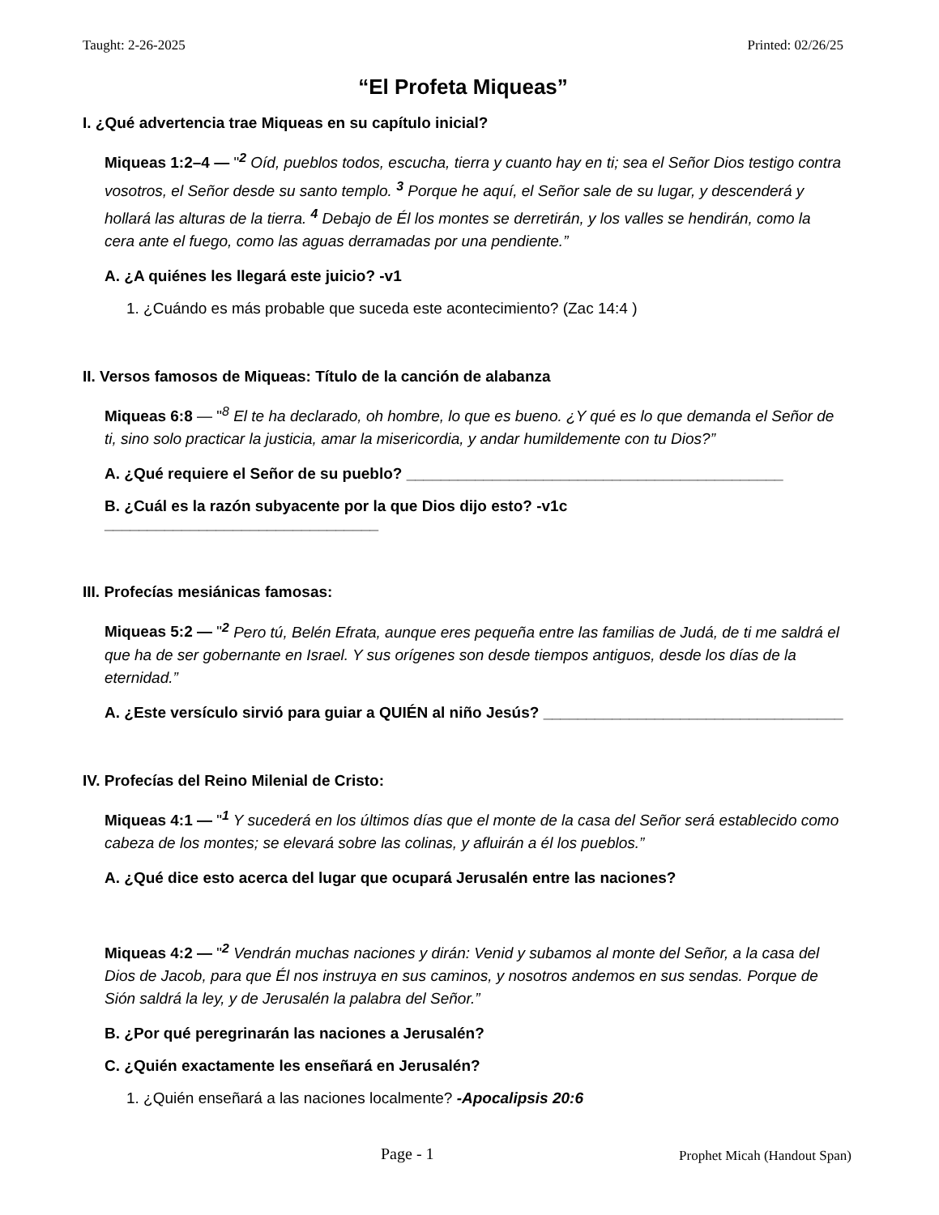Taught: 2-26-2025 Printed: 02/26/25
“El Profeta Miqueas”
I. ¿Qué advertencia trae Miqueas en su capítulo inicial?
Miqueas 1:2–4 — "<sup>2</sup> Oíd, pueblos todos, escucha, tierra y cuanto hay en ti; sea el Señor Dios testigo contra vosotros, el Señor desde su santo templo. <sup>3</sup> Porque he aquí, el Señor sale de su lugar, y descenderá y hollará las alturas de la tierra. <sup>4</sup> Debajo de Él los montes se derretirán, y los valles se hendirán, como la cera ante el fuego, como las aguas derramadas por una pendiente.”
A. ¿A quiénes les llegará este juicio? -v1
1. ¿Cuándo es más probable que suceda este acontecimiento? (Zac 14:4 )
II. Versos famosos de Miqueas: Título de la canción de alabanza
Miqueas 6:8 — "<sup>8</sup> El te ha declarado, oh hombre, lo que es bueno. ¿Y qué es lo que demanda el Señor de ti, sino solo practicar la justicia, amar la misericordia, y andar humildemente con tu Dios?”
A. ¿Qué requiere el Señor de su pueblo? ____________________________________________
B. ¿Cuál es la razón subyacente por la que Dios dijo esto? -v1c ________________________________
III. Profecías mesiánicas famosas:
Miqueas 5:2 — "<sup>2</sup> Pero tú, Belén Efrata, aunque eres pequeña entre las familias de Judá, de ti me saldrá el que ha de ser gobernante en Israel. Y sus orígenes son desde tiempos antiguos, desde los días de la eternidad.”
A. ¿Este versículo sirvió para guiar a QUIÉN al niño Jesús? ___________________________________
IV. Profecías del Reino Milenial de Cristo:
Miqueas 4:1 — "<sup>1</sup> Y sucederá en los últimos días que el monte de la casa del Señor será establecido como cabeza de los montes; se elevará sobre las colinas, y afluirán a él los pueblos.”
A. ¿Qué dice esto acerca del lugar que ocupará Jerusalén entre las naciones?
Miqueas 4:2 — "<sup>2</sup> Vendrán muchas naciones y dirán: Venid y subamos al monte del Señor, a la casa del Dios de Jacob, para que Él nos instruya en sus caminos, y nosotros andemos en sus sendas. Porque de Sión saldrá la ley, y de Jerusalén la palabra del Señor.”
B. ¿Por qué peregrinarán las naciones a Jerusalén?
C. ¿Quién exactamente les enseñará en Jerusalén?
1. ¿Quién enseñará a las naciones localmente? -Apocalipsis 20:6
Page - 1 Prophet Micah (Handout Span)